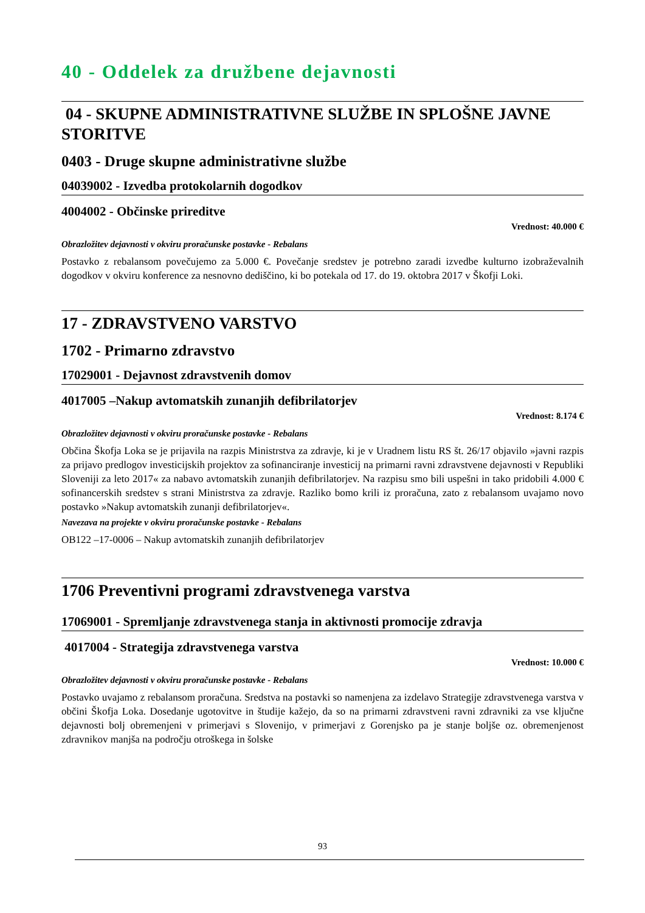40 - Oddelek za družbene dejavnosti
04 - SKUPNE ADMINISTRATIVNE SLUŽBE IN SPLOŠNE JAVNE STORITVE
0403 - Druge skupne administrativne službe
04039002 - Izvedba protokolarnih dogodkov
4004002 - Občinske prireditve
Vrednost: 40.000 €
Obrazložitev dejavnosti v okviru proračunske postavke - Rebalans
Postavko z rebalansom povečujemo za 5.000 €. Povečanje sredstev je potrebno zaradi izvedbe kulturno izobraževalnih dogodkov v okviru konference za nesnovno dediščino, ki bo potekala od 17. do 19. oktobra 2017 v Škofji Loki.
17 - ZDRAVSTVENO VARSTVO
1702 - Primarno zdravstvo
17029001 - Dejavnost zdravstvenih domov
4017005 –Nakup avtomatskih zunanjih defibrilatorjev
Vrednost: 8.174 €
Obrazložitev dejavnosti v okviru proračunske postavke - Rebalans
Občina Škofja Loka se je prijavila na razpis Ministrstva za zdravje, ki je v Uradnem listu RS št. 26/17 objavilo »javni razpis za prijavo predlogov investicijskih projektov za sofinanciranje investicij na primarni ravni zdravstvene dejavnosti v Republiki Sloveniji za leto 2017« za nabavo avtomatskih zunanjih defibrilatorjev. Na razpisu smo bili uspešni in tako pridobili 4.000 € sofinancerskih sredstev s strani Ministrstva za zdravje. Razliko bomo krili iz proračuna, zato z rebalansom uvajamo novo postavko »Nakup avtomatskih zunanji defibrilatorjev«.
Navezava na projekte v okviru proračunske postavke - Rebalans
OB122 –17-0006 – Nakup avtomatskih zunanjih defibrilatorjev
1706 Preventivni programi zdravstvenega varstva
17069001 - Spremljanje zdravstvenega stanja in aktivnosti promocije zdravja
4017004 - Strategija zdravstvenega varstva
Vrednost: 10.000 €
Obrazložitev dejavnosti v okviru proračunske postavke - Rebalans
Postavko uvajamo z rebalansom proračuna. Sredstva na postavki so namenjena za izdelavo Strategije zdravstvenega varstva v občini Škofja Loka. Dosedanje ugotovitve in študije kažejo, da so na primarni zdravstveni ravni zdravniki za vse ključne dejavnosti bolj obremenjeni v primerjavi s Slovenijo, v primerjavi z Gorenjsko pa je stanje boljše oz. obremenjenost zdravnikov manjša na področju otroškega in šolske
93